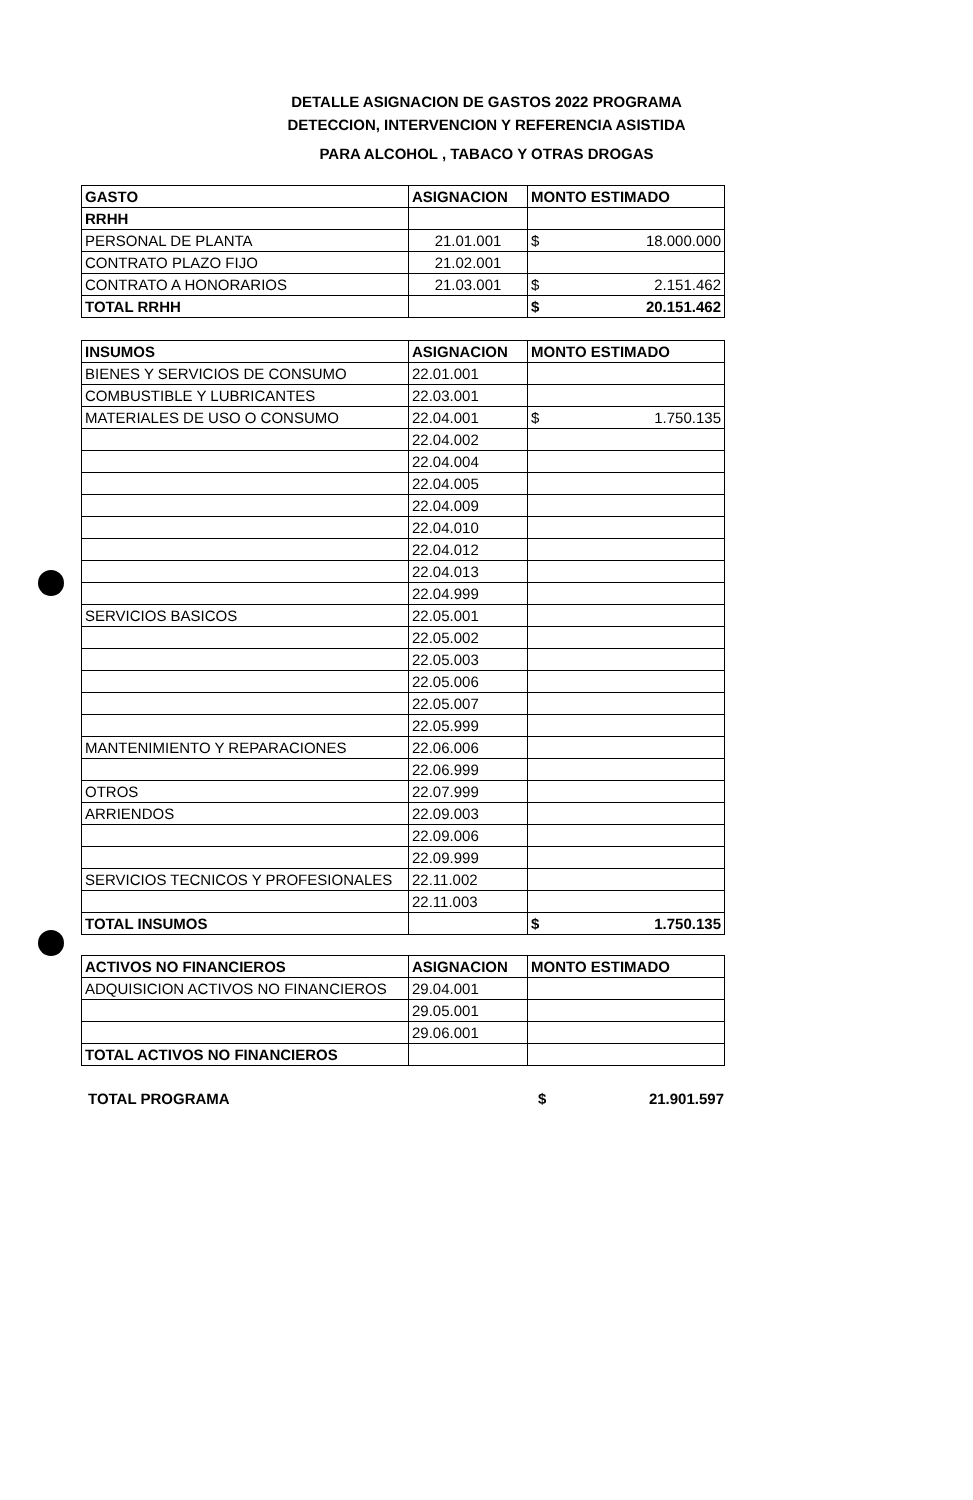DETALLE ASIGNACION DE GASTOS 2022 PROGRAMA
DETECCION, INTERVENCION Y REFERENCIA ASISTIDA
PARA ALCOHOL , TABACO Y OTRAS DROGAS
| GASTO | ASIGNACION | MONTO ESTIMADO |
| --- | --- | --- |
| RRHH | | |
| PERSONAL DE PLANTA | 21.01.001 | $ 18.000.000 |
| CONTRATO PLAZO FIJO | 21.02.001 | |
| CONTRATO A HONORARIOS | 21.03.001 | $ 2.151.462 |
| TOTAL RRHH | | $ 20.151.462 |
| INSUMOS | ASIGNACION | MONTO ESTIMADO |
| --- | --- | --- |
| BIENES Y SERVICIOS DE CONSUMO | 22.01.001 | |
| COMBUSTIBLE Y LUBRICANTES | 22.03.001 | |
| MATERIALES DE USO O CONSUMO | 22.04.001 | $ 1.750.135 |
| | 22.04.002 | |
| | 22.04.004 | |
| | 22.04.005 | |
| | 22.04.009 | |
| | 22.04.010 | |
| | 22.04.012 | |
| | 22.04.013 | |
| | 22.04.999 | |
| SERVICIOS BASICOS | 22.05.001 | |
| | 22.05.002 | |
| | 22.05.003 | |
| | 22.05.006 | |
| | 22.05.007 | |
| | 22.05.999 | |
| MANTENIMIENTO Y REPARACIONES | 22.06.006 | |
| | 22.06.999 | |
| OTROS | 22.07.999 | |
| ARRIENDOS | 22.09.003 | |
| | 22.09.006 | |
| | 22.09.999 | |
| SERVICIOS TECNICOS Y PROFESIONALES | 22.11.002 | |
| | 22.11.003 | |
| TOTAL INSUMOS | | $ 1.750.135 |
| ACTIVOS NO FINANCIEROS | ASIGNACION | MONTO ESTIMADO |
| --- | --- | --- |
| ADQUISICION ACTIVOS NO FINANCIEROS | 29.04.001 | |
| | 29.05.001 | |
| | 29.06.001 | |
| TOTAL ACTIVOS NO FINANCIEROS | | |
TOTAL PROGRAMA $ 21.901.597